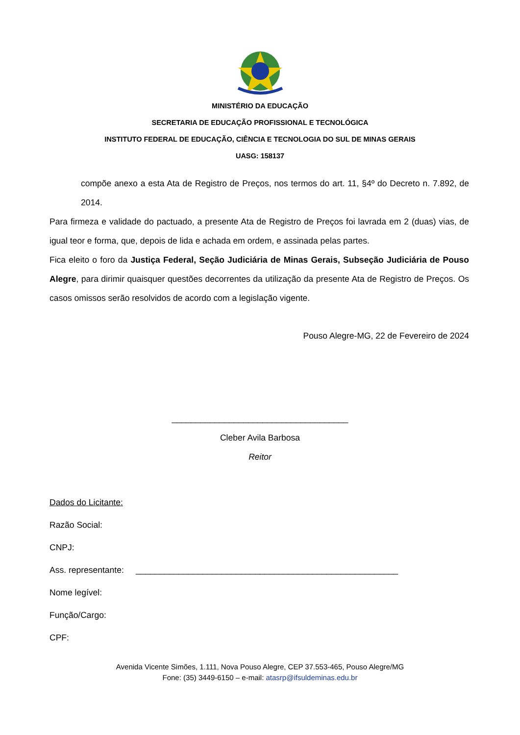MINISTÉRIO DA EDUCAÇÃO
SECRETARIA DE EDUCAÇÃO PROFISSIONAL E TECNOLÓGICA
INSTITUTO FEDERAL DE EDUCAÇÃO, CIÊNCIA E TECNOLOGIA DO SUL DE MINAS GERAIS
UASG: 158137
compõe anexo a esta Ata de Registro de Preços, nos termos do art. 11, §4º do Decreto n. 7.892, de 2014.
Para firmeza e validade do pactuado, a presente Ata de Registro de Preços foi lavrada em 2 (duas) vias, de igual teor e forma, que, depois de lida e achada em ordem, e assinada pelas partes.
Fica eleito o foro da Justiça Federal, Seção Judiciária de Minas Gerais, Subseção Judiciária de Pouso Alegre, para dirimir quaisquer questões decorrentes da utilização da presente Ata de Registro de Preços. Os casos omissos serão resolvidos de acordo com a legislação vigente.
Pouso Alegre-MG, 22 de Fevereiro de 2024
_____________________________________
Cleber Avila Barbosa
Reitor
Dados do Licitante:
Razão Social:
CNPJ:
Ass. representante: _______________________________________________________
Nome legível:
Função/Cargo:
CPF:
Avenida Vicente Simões, 1.111, Nova Pouso Alegre, CEP 37.553-465, Pouso Alegre/MG
Fone: (35) 3449-6150 – e-mail: atasrp@ifsuldeminas.edu.br